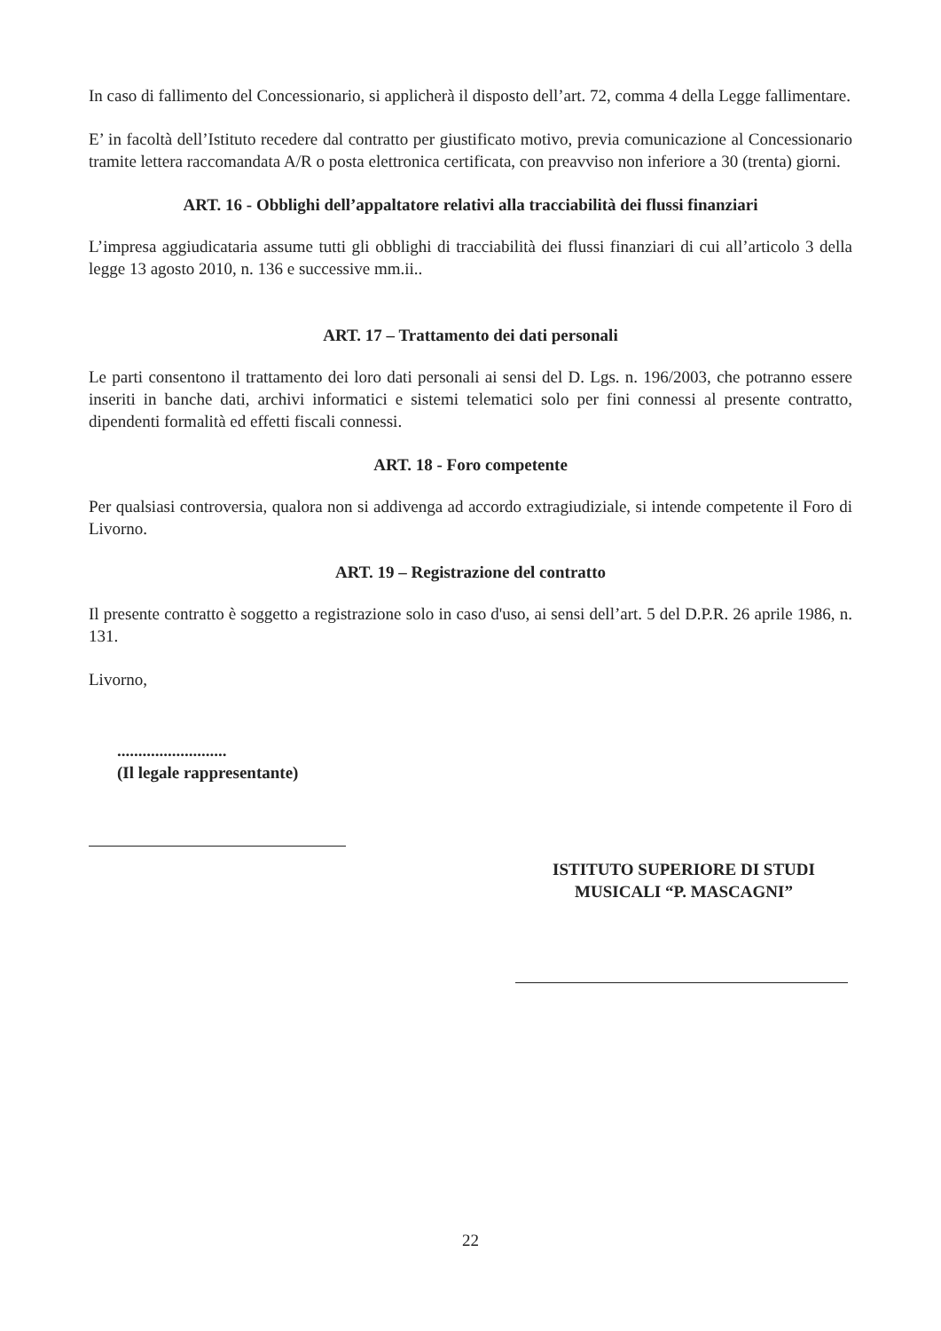In caso di fallimento del Concessionario, si applicherà il disposto dell’art. 72, comma 4 della Legge fallimentare.
E’ in facoltà dell’Istituto recedere dal contratto per giustificato motivo, previa comunicazione al Concessionario tramite lettera raccomandata A/R o posta elettronica certificata, con preavviso non inferiore a 30 (trenta) giorni.
ART. 16 - Obblighi dell’appaltatore relativi alla tracciabilità dei flussi finanziari
L’impresa aggiudicataria assume tutti gli obblighi di tracciabilità dei flussi finanziari di cui all’articolo 3 della legge 13 agosto 2010, n. 136 e successive mm.ii..
ART. 17 – Trattamento dei dati personali
Le parti consentono il trattamento dei loro dati personali ai sensi del D. Lgs. n. 196/2003, che potranno essere inseriti in banche dati, archivi informatici e sistemi telematici solo per fini connessi al presente contratto, dipendenti formalità ed effetti fiscali connessi.
ART. 18 - Foro competente
Per qualsiasi controversia, qualora non si addivenga ad accordo extragiudiziale, si intende competente il Foro di Livorno.
ART. 19 – Registrazione del contratto
Il presente contratto è soggetto a registrazione solo in caso d'uso, ai sensi dell’art. 5 del D.P.R. 26 aprile 1986, n. 131.
Livorno,
..........................
(Il legale rappresentante)
ISTITUTO SUPERIORE DI STUDI
MUSICALI “P. MASCAGNI”
22